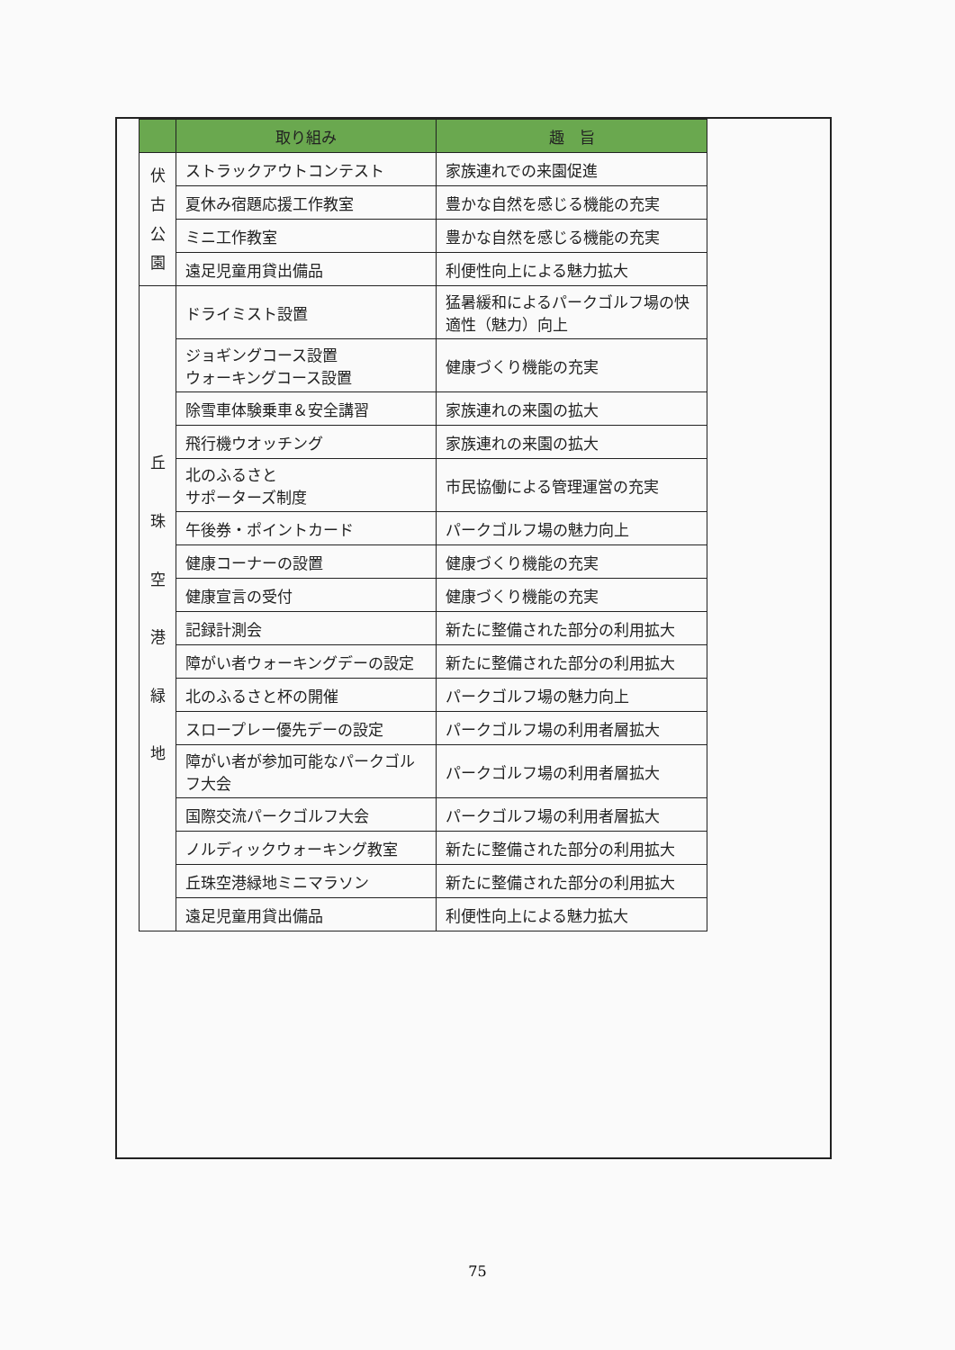| | 取り組み | 趣 旨 |
| --- | --- | --- |
| 伏 古 公 園 | ストラックアウトコンテスト | 家族連れでの来園促進 |
| | 夏休み宿題応援工作教室 | 豊かな自然を感じる機能の充実 |
| | ミニ工作教室 | 豊かな自然を感じる機能の充実 |
| | 遠足児童用貸出備品 | 利便性向上による魅力拡大 |
| 丘 珠 空 港 緑 地 | ドライミスト設置 | 猛暑緩和によるパークゴルフ場の快適性（魅力）向上 |
| | ジョギングコース設置 ウォーキングコース設置 | 健康づくり機能の充実 |
| | 除雪車体験乗車＆安全講習 | 家族連れの来園の拡大 |
| | 飛行機ウオッチング | 家族連れの来園の拡大 |
| | 北のふるさと サポーターズ制度 | 市民協働による管理運営の充実 |
| | 午後券・ポイントカード | パークゴルフ場の魅力向上 |
| | 健康コーナーの設置 | 健康づくり機能の充実 |
| | 健康宣言の受付 | 健康づくり機能の充実 |
| | 記録計測会 | 新たに整備された部分の利用拡大 |
| | 障がい者ウォーキングデーの設定 | 新たに整備された部分の利用拡大 |
| | 北のふるさと杯の開催 | パークゴルフ場の魅力向上 |
| | スロープレー優先デーの設定 | パークゴルフ場の利用者層拡大 |
| | 障がい者が参加可能なパークゴルフ大会 | パークゴルフ場の利用者層拡大 |
| | 国際交流パークゴルフ大会 | パークゴルフ場の利用者層拡大 |
| | ノルディックウォーキング教室 | 新たに整備された部分の利用拡大 |
| | 丘珠空港緑地ミニマラソン | 新たに整備された部分の利用拡大 |
| | 遠足児童用貸出備品 | 利便性向上による魅力拡大 |
75